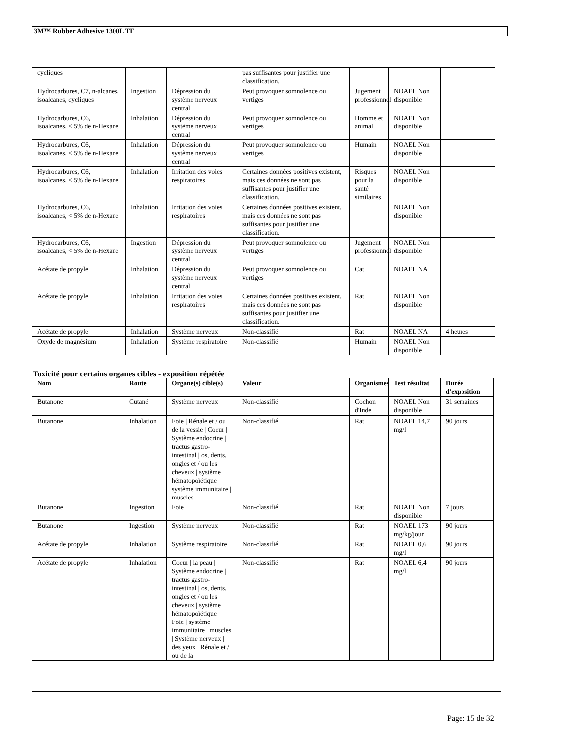3M™ Rubber Adhesive 1300L TF
| cycliques | | | pas suffisantes pour justifier une classification. | | | |
| Hydrocarbures, C7, n-alcanes, isoalcanes, cycliques | Ingestion | Dépression du système nerveux central | Peut provoquer somnolence ou vertiges | Jugement professionnel | NOAEL Non disponible | |
| Hydrocarbures, C6, isoalcanes, < 5% de n-Hexane | Inhalation | Dépression du système nerveux central | Peut provoquer somnolence ou vertiges | Homme et animal | NOAEL Non disponible | |
| Hydrocarbures, C6, isoalcanes, < 5% de n-Hexane | Inhalation | Dépression du système nerveux central | Peut provoquer somnolence ou vertiges | Humain | NOAEL Non disponible | |
| Hydrocarbures, C6, isoalcanes, < 5% de n-Hexane | Inhalation | Irritation des voies respiratoires | Certaines données positives existent, mais ces données ne sont pas suffisantes pour justifier une classification. | Risques pour la santé similaires | NOAEL Non disponible | |
| Hydrocarbures, C6, isoalcanes, < 5% de n-Hexane | Inhalation | Irritation des voies respiratoires | Certaines données positives existent, mais ces données ne sont pas suffisantes pour justifier une classification. | | NOAEL Non disponible | |
| Hydrocarbures, C6, isoalcanes, < 5% de n-Hexane | Ingestion | Dépression du système nerveux central | Peut provoquer somnolence ou vertiges | Jugement professionnel | NOAEL Non disponible | |
| Acétate de propyle | Inhalation | Dépression du système nerveux central | Peut provoquer somnolence ou vertiges | Cat | NOAEL NA | |
| Acétate de propyle | Inhalation | Irritation des voies respiratoires | Certaines données positives existent, mais ces données ne sont pas suffisantes pour justifier une classification. | Rat | NOAEL Non disponible | |
| Acétate de propyle | Inhalation | Système nerveux | Non-classifié | Rat | NOAEL NA | 4 heures |
| Oxyde de magnésium | Inhalation | Système respiratoire | Non-classifié | Humain | NOAEL Non disponible | |
Toxicité pour certains organes cibles - exposition répétée
| Nom | Route | Organe(s) cible(s) | Valeur | Organismes | Test résultat | Durée d'exposition |
| --- | --- | --- | --- | --- | --- | --- |
| Butanone | Cutané | Système nerveux | Non-classifié | Cochon d'Inde | NOAEL Non disponible | 31 semaines |
| Butanone | Inhalation | Foie / Rénale et / ou de la vessie / Coeur / Système endocrine / tractus gastro-intestinal / os, dents, ongles et / ou les cheveux / système hématopoïétique / système immunitaire / muscles | Non-classifié | Rat | NOAEL 14,7 mg/l | 90 jours |
| Butanone | Ingestion | Foie | Non-classifié | Rat | NOAEL Non disponible | 7 jours |
| Butanone | Ingestion | Système nerveux | Non-classifié | Rat | NOAEL 173 mg/kg/jour | 90 jours |
| Acétate de propyle | Inhalation | Système respiratoire | Non-classifié | Rat | NOAEL 0,6 mg/l | 90 jours |
| Acétate de propyle | Inhalation | Coeur / la peau / Système endocrine / tractus gastro-intestinal / os, dents, ongles et / ou les cheveux / système hématopoïétique / Foie / système immunitaire / muscles / Système nerveux / des yeux / Rénale et / ou de la | Non-classifié | Rat | NOAEL 6,4 mg/l | 90 jours |
Page: 15 de 32